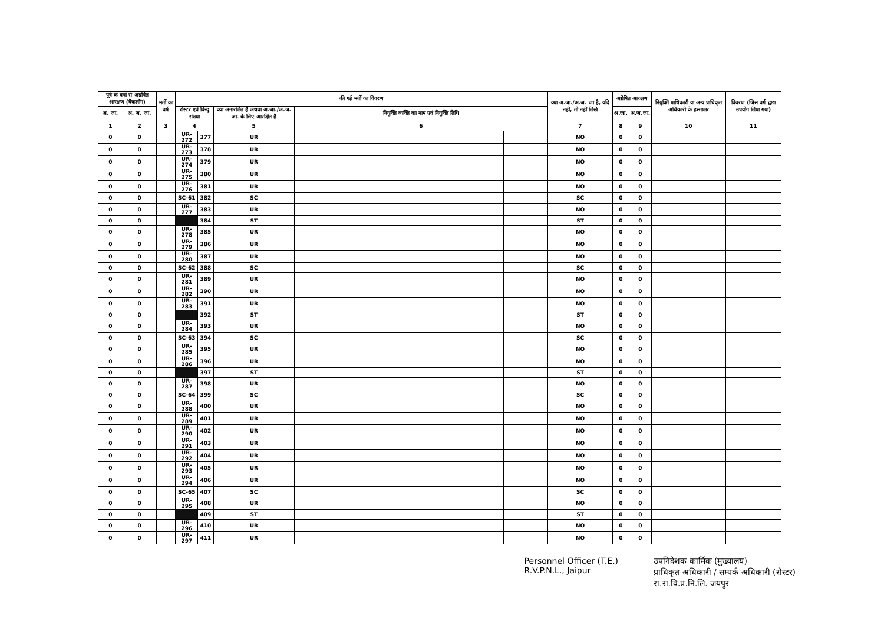| पूर्व के वर्षो से अग्रषित आरक्षण (बैकलॉग) | | भर्ती का वर्ष | की गई भर्ती का विवरण | | | | | क्या अ.जा./अ.ज. जा है, यदि नहीं, तो नहीं लिखे | अग्रेषित आरक्षण | | नियुक्ति प्राधिकारी या अन्य प्राधिकृत अधिकारी के हस्ताक्षर | विवरण (जिस वर्ग द्वारा उपयोग लिया गया) |
| --- | --- | --- | --- | --- | --- | --- | --- | --- | --- | --- | --- | --- |
| अ. जा. | अ. ज. जा. | | रोस्टर एवं बिन्दु संख्या | | क्या अनारक्षित है अथवा अ.जा./अ.ज. जा. के लिए आरक्षित है | नियुक्ति व्यक्ति का नाम एवं नियुक्ति तिथि | | | अ.जा. | अ.ज.जा. | | |
| 1 | 2 | 3 | 4 | | 5 | 6 | | 7 | 8 | 9 | 10 | 11 |
| 0 | 0 | | UR-272 | 377 | UR | | | NO | 0 | 0 | | |
| 0 | 0 | | UR-273 | 378 | UR | | | NO | 0 | 0 | | |
| 0 | 0 | | UR-274 | 379 | UR | | | NO | 0 | 0 | | |
| 0 | 0 | | UR-275 | 380 | UR | | | NO | 0 | 0 | | |
| 0 | 0 | | UR-276 | 381 | UR | | | NO | 0 | 0 | | |
| 0 | 0 | | SC-61 | 382 | SC | | | SC | 0 | 0 | | |
| 0 | 0 | | UR-277 | 383 | UR | | | NO | 0 | 0 | | |
| 0 | 0 | | | 384 | ST | | | ST | 0 | 0 | | |
| 0 | 0 | | UR-278 | 385 | UR | | | NO | 0 | 0 | | |
| 0 | 0 | | UR-279 | 386 | UR | | | NO | 0 | 0 | | |
| 0 | 0 | | UR-280 | 387 | UR | | | NO | 0 | 0 | | |
| 0 | 0 | | SC-62 | 388 | SC | | | SC | 0 | 0 | | |
| 0 | 0 | | UR-281 | 389 | UR | | | NO | 0 | 0 | | |
| 0 | 0 | | UR-282 | 390 | UR | | | NO | 0 | 0 | | |
| 0 | 0 | | UR-283 | 391 | UR | | | NO | 0 | 0 | | |
| 0 | 0 | | | 392 | ST | | | ST | 0 | 0 | | |
| 0 | 0 | | UR-284 | 393 | UR | | | NO | 0 | 0 | | |
| 0 | 0 | | SC-63 | 394 | SC | | | SC | 0 | 0 | | |
| 0 | 0 | | UR-285 | 395 | UR | | | NO | 0 | 0 | | |
| 0 | 0 | | UR-286 | 396 | UR | | | NO | 0 | 0 | | |
| 0 | 0 | | | 397 | ST | | | ST | 0 | 0 | | |
| 0 | 0 | | UR-287 | 398 | UR | | | NO | 0 | 0 | | |
| 0 | 0 | | SC-64 | 399 | SC | | | SC | 0 | 0 | | |
| 0 | 0 | | UR-288 | 400 | UR | | | NO | 0 | 0 | | |
| 0 | 0 | | UR-289 | 401 | UR | | | NO | 0 | 0 | | |
| 0 | 0 | | UR-290 | 402 | UR | | | NO | 0 | 0 | | |
| 0 | 0 | | UR-291 | 403 | UR | | | NO | 0 | 0 | | |
| 0 | 0 | | UR-292 | 404 | UR | | | NO | 0 | 0 | | |
| 0 | 0 | | UR-293 | 405 | UR | | | NO | 0 | 0 | | |
| 0 | 0 | | UR-294 | 406 | UR | | | NO | 0 | 0 | | |
| 0 | 0 | | SC-65 | 407 | SC | | | SC | 0 | 0 | | |
| 0 | 0 | | UR-295 | 408 | UR | | | NO | 0 | 0 | | |
| 0 | 0 | | | 409 | ST | | | ST | 0 | 0 | | |
| 0 | 0 | | UR-296 | 410 | UR | | | NO | 0 | 0 | | |
| 0 | 0 | | UR-297 | 411 | UR | | | NO | 0 | 0 | | |
Personnel Officer (T.E.)
R.V.P.N.L., Jaipur
उपनिदेशक कार्मिक (मुख्यालय)
प्राधिकृत अधिकारी / सम्पर्क अधिकारी (रोस्टर)
रा.रा.वि.प्र.नि.लि. जयपुर